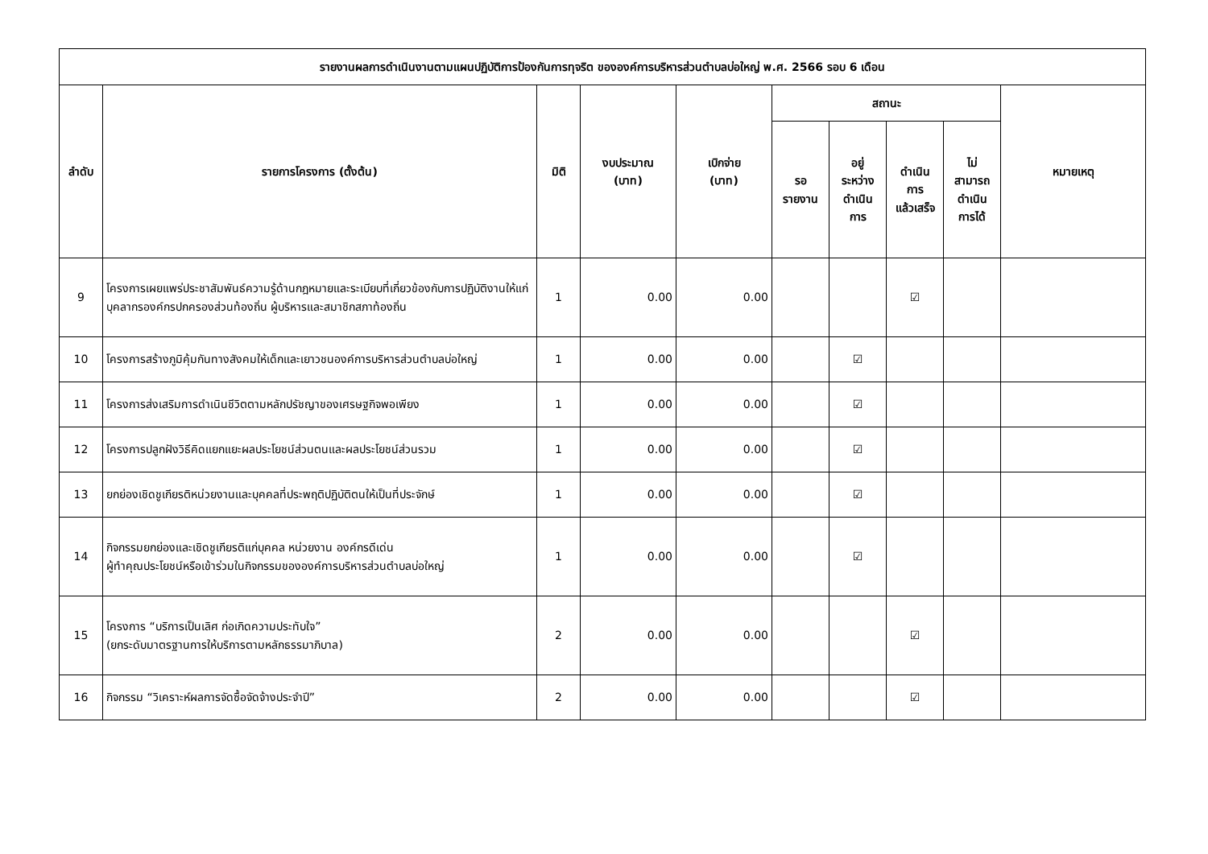| รายงานผลการดำเนินงานตามแผนปฏิบัติการป้องกันการทุจริต ขององค์การบริหารส่วนตำบลบ่อใหญ่ พ.ศ. 2566 รอบ 6 เดือน | | | | | | | | | |
| --- | --- | --- | --- | --- | --- | --- | --- | --- | --- |
| ลำดับ | รายการโครงการ (ตั้งต้น) | มิติ | งบประมาณ (บาท) | เบิกจ่าย (บาท) | สถานะ | | | | หมายเหตุ |
| | | | | | รอ รายงาน | อยู่ ระหว่าง ดำเนิน การ | ดำเนิน การ แล้วเสร็จ | ไม่ สามารถ ดำเนิน การได้ | |
| 9 | โครงการเผยแพร่ประชาสัมพันธ์ความรู้ด้านกฎหมายและระเบียบที่เกี่ยวข้องกับการปฏิบัติงานให้แก่บุคลากรองค์กรปกครองส่วนท้องถิ่น ผู้บริหารและสมาชิกสภาท้องถิ่น | 1 | 0.00 | 0.00 | | | ☑ | | |
| 10 | โครงการสร้างภูมิคุ้มกันทางสังคมให้เด็กและเยาวชนองค์การบริหารส่วนตำบลบ่อใหญ่ | 1 | 0.00 | 0.00 | | ☑ | | | |
| 11 | โครงการส่งเสริมการดำเนินชีวิตตามหลักปรัชญาของเศรษฐกิจพอเพียง | 1 | 0.00 | 0.00 | | ☑ | | | |
| 12 | โครงการปลูกฝังวิธีคิดแยกแยะผลประโยชน์ส่วนตนและผลประโยชน์ส่วนรวม | 1 | 0.00 | 0.00 | | ☑ | | | |
| 13 | ยกย่องเชิดชูเกียรติหน่วยงานและบุคคลที่ประพฤติปฏิบัติตนให้เป็นที่ประจักษ์ | 1 | 0.00 | 0.00 | | ☑ | | | |
| 14 | กิจกรรมยกย่องและเชิดชูเกียรติแก่บุคคล หน่วยงาน องค์กรดีเด่น ผู้ทำคุณประโยชน์หรือเข้าร่วมในกิจกรรมขององค์การบริหารส่วนตำบลบ่อใหญ่ | 1 | 0.00 | 0.00 | | ☑ | | | |
| 15 | โครงการ “บริการเป็นเลิศ ก่อเกิดความประทับใจ” (ยกระดับมาตรฐานการให้บริการตามหลักธรรมาภิบาล) | 2 | 0.00 | 0.00 | | | ☑ | | |
| 16 | กิจกรรม “วิเคราะห์ผลการจัดซื้อจัดจ้างประจำปี” | 2 | 0.00 | 0.00 | | | ☑ | | |